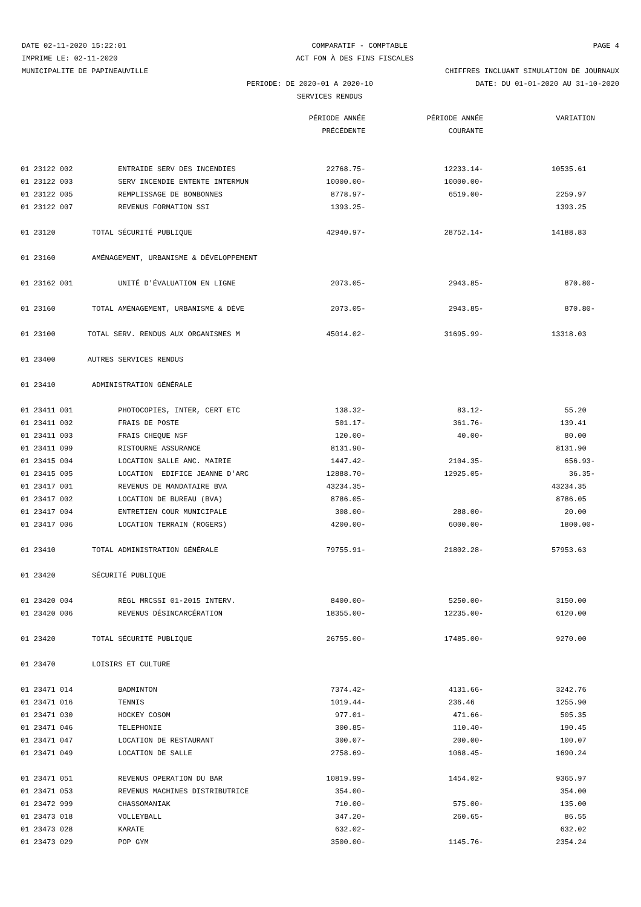DATE 02-11-2020 15:22:01 COMPARATIF - COMPTABLE PAGE 4
IMPRIME LE: 02-11-2020 ACT FON À DES FINS FISCALES
MUNICIPALITE DE PAPINEAUVILLE CHIFFRES INCLUANT SIMULATION DE JOURNAUX
PERIODE: DE 2020-01 A 2020-10 DATE: DU 01-01-2020 AU 31-10-2020
SERVICES RENDUS
| | | PÉRIODE ANNÉE | PÉRIODE ANNÉE | VARIATION |
| --- | --- | --- | --- | --- |
| | | PRÉCÉDENTE | COURANTE | |
| 01 23122 002 | ENTRAIDE SERV DES INCENDIES | 22768.75- | 12233.14- | 10535.61 |
| 01 23122 003 | SERV INCENDIE ENTENTE INTERMUN | 10000.00- | 10000.00- | |
| 01 23122 005 | REMPLISSAGE DE BONBONNES | 8778.97- | 6519.00- | 2259.97 |
| 01 23122 007 | REVENUS FORMATION SSI | 1393.25- | | 1393.25 |
| 01 23120 | TOTAL SÉCURITÉ PUBLIQUE | 42940.97- | 28752.14- | 14188.83 |
| 01 23160 | AMÉNAGEMENT, URBANISME & DÉVELOPPEMENT | | | |
| 01 23162 001 | UNITÉ D'ÉVALUATION EN LIGNE | 2073.05- | 2943.85- | 870.80- |
| 01 23160 | TOTAL AMÉNAGEMENT, URBANISME & DÉVE | 2073.05- | 2943.85- | 870.80- |
| 01 23100 | TOTAL SERV. RENDUS AUX ORGANISMES M | 45014.02- | 31695.99- | 13318.03 |
| 01 23400 | AUTRES SERVICES RENDUS | | | |
| 01 23410 | ADMINISTRATION GÉNÉRALE | | | |
| 01 23411 001 | PHOTOCOPIES, INTER, CERT ETC | 138.32- | 83.12- | 55.20 |
| 01 23411 002 | FRAIS DE POSTE | 501.17- | 361.76- | 139.41 |
| 01 23411 003 | FRAIS CHEQUE NSF | 120.00- | 40.00- | 80.00 |
| 01 23411 099 | RISTOURNE ASSURANCE | 8131.90- | | 8131.90 |
| 01 23415 004 | LOCATION SALLE ANC. MAIRIE | 1447.42- | 2104.35- | 656.93- |
| 01 23415 005 | LOCATION EDIFICE JEANNE D'ARC | 12888.70- | 12925.05- | 36.35- |
| 01 23417 001 | REVENUS DE MANDATAIRE BVA | 43234.35- | | 43234.35 |
| 01 23417 002 | LOCATION DE BUREAU (BVA) | 8786.05- | | 8786.05 |
| 01 23417 004 | ENTRETIEN COUR MUNICIPALE | 308.00- | 288.00- | 20.00 |
| 01 23417 006 | LOCATION TERRAIN (ROGERS) | 4200.00- | 6000.00- | 1800.00- |
| 01 23410 | TOTAL ADMINISTRATION GÉNÉRALE | 79755.91- | 21802.28- | 57953.63 |
| 01 23420 | SÉCURITÉ PUBLIQUE | | | |
| 01 23420 004 | RÈGL MRCSSI 01-2015 INTERV. | 8400.00- | 5250.00- | 3150.00 |
| 01 23420 006 | REVENUS DÉSINCARCÉRATION | 18355.00- | 12235.00- | 6120.00 |
| 01 23420 | TOTAL SÉCURITÉ PUBLIQUE | 26755.00- | 17485.00- | 9270.00 |
| 01 23470 | LOISIRS ET CULTURE | | | |
| 01 23471 014 | BADMINTON | 7374.42- | 4131.66- | 3242.76 |
| 01 23471 016 | TENNIS | 1019.44- | 236.46 | 1255.90 |
| 01 23471 030 | HOCKEY COSOM | 977.01- | 471.66- | 505.35 |
| 01 23471 046 | TELEPHONIE | 300.85- | 110.40- | 190.45 |
| 01 23471 047 | LOCATION DE RESTAURANT | 300.07- | 200.00- | 100.07 |
| 01 23471 049 | LOCATION DE SALLE | 2758.69- | 1068.45- | 1690.24 |
| 01 23471 051 | REVENUS OPERATION DU BAR | 10819.99- | 1454.02- | 9365.97 |
| 01 23471 053 | REVENUS MACHINES DISTRIBUTRICE | 354.00- | | 354.00 |
| 01 23472 999 | CHASSOMANIAK | 710.00- | 575.00- | 135.00 |
| 01 23473 018 | VOLLEYBALL | 347.20- | 260.65- | 86.55 |
| 01 23473 028 | KARATE | 632.02- | | 632.02 |
| 01 23473 029 | POP GYM | 3500.00- | 1145.76- | 2354.24 |